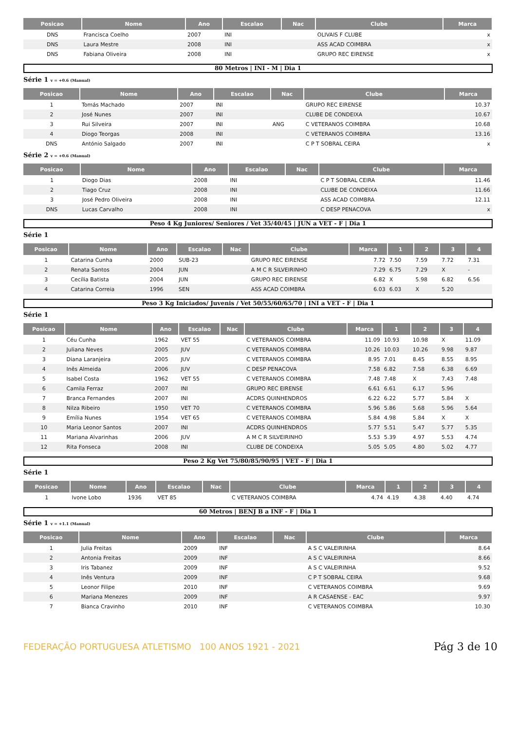| Posicao | Nome | Ano | Escalao | Nac | Clube | Marca |
| --- | --- | --- | --- | --- | --- | --- |
| DNS | Francisca Coelho | 2007 | INI | | OLIVAIS F CLUBE | x |
| DNS | Laura Mestre | 2008 | INI | | ASS ACAD COIMBRA | x |
| DNS | Fabiana Oliveira | 2008 | INI | | GRUPO REC EIRENSE | x |
80 Metros | INI - M | Dia 1
Série 1 v = +0.6 (Manual)
| Posicao | Nome | Ano | Escalao | Nac | Clube | Marca |
| --- | --- | --- | --- | --- | --- | --- |
| 1 | Tomás Machado | 2007 | INI | | GRUPO REC EIRENSE | 10.37 |
| 2 | José Nunes | 2007 | INI | | CLUBE DE CONDEIXA | 10.67 |
| 3 | Rui Silveira | 2007 | INI | ANG | C VETERANOS COIMBRA | 10.68 |
| 4 | Diogo Teorgas | 2008 | INI | | C VETERANOS COIMBRA | 13.16 |
| DNS | António Salgado | 2007 | INI | | C P T SOBRAL CEIRA | x |
Série 2 v = +0.6 (Manual)
| Posicao | Nome | Ano | Escalao | Nac | Clube | Marca |
| --- | --- | --- | --- | --- | --- | --- |
| 1 | Diogo Dias | 2008 | INI | | C P T SOBRAL CEIRA | 11.46 |
| 2 | Tiago Cruz | 2008 | INI | | CLUBE DE CONDEIXA | 11.66 |
| 3 | José Pedro Oliveira | 2008 | INI | | ASS ACAD COIMBRA | 12.11 |
| DNS | Lucas Carvalho | 2008 | INI | | C DESP PENACOVA | x |
Peso 4 Kg Juniores/ Seniores / Vet 35/40/45 | JUN a VET - F | Dia 1
Série 1
| Posicao | Nome | Ano | Escalao | Nac | Clube | Marca | 1 | 2 | 3 | 4 |
| --- | --- | --- | --- | --- | --- | --- | --- | --- | --- | --- |
| 1 | Catarina Cunha | 2000 | SUB-23 | | GRUPO REC EIRENSE | 7.72 | 7.50 | 7.59 | 7.72 | 7.31 |
| 2 | Renata Santos | 2004 | JUN | | A M C R SILVEIRINHO | 7.29 | 6.75 | 7.29 | X | - |
| 3 | Cecília Batista | 2004 | JUN | | GRUPO REC EIRENSE | 6.82 | X | 5.98 | 6.82 | 6.56 |
| 4 | Catarina Correia | 1996 | SEN | | ASS ACAD COIMBRA | 6.03 | 6.03 | X | 5.20 | |
Peso 3 Kg Iniciados/ Juvenis / Vet 50/55/60/65/70 | INI a VET - F | Dia 1
Série 1
| Posicao | Nome | Ano | Escalao | Nac | Clube | Marca | 1 | 2 | 3 | 4 |
| --- | --- | --- | --- | --- | --- | --- | --- | --- | --- | --- |
| 1 | Céu Cunha | 1962 | VET 55 | | C VETERANOS COIMBRA | 11.09 | 10.93 | 10.98 | X | 11.09 |
| 2 | Juliana Neves | 2005 | JUV | | C VETERANOS COIMBRA | 10.26 | 10.03 | 10.26 | 9.98 | 9.87 |
| 3 | Diana Laranjeira | 2005 | JUV | | C VETERANOS COIMBRA | 8.95 | 7.01 | 8.45 | 8.55 | 8.95 |
| 4 | Inês Almeida | 2006 | JUV | | C DESP PENACOVA | 7.58 | 6.82 | 7.58 | 6.38 | 6.69 |
| 5 | Isabel Costa | 1962 | VET 55 | | C VETERANOS COIMBRA | 7.48 | 7.48 | X | 7.43 | 7.48 |
| 6 | Camila Ferraz | 2007 | INI | | GRUPO REC EIRENSE | 6.61 | 6.61 | 6.17 | 5.96 | |
| 7 | Branca Fernandes | 2007 | INI | | ACDRS QUINHENDROS | 6.22 | 6.22 | 5.77 | 5.84 | X |
| 8 | Nilza Ribeiro | 1950 | VET 70 | | C VETERANOS COIMBRA | 5.96 | 5.86 | 5.68 | 5.96 | 5.64 |
| 9 | Emília Nunes | 1954 | VET 65 | | C VETERANOS COIMBRA | 5.84 | 4.98 | 5.84 | X | X |
| 10 | Maria Leonor Santos | 2007 | INI | | ACDRS QUINHENDROS | 5.77 | 5.51 | 5.47 | 5.77 | 5.35 |
| 11 | Mariana Alvarinhas | 2006 | JUV | | A M C R SILVEIRINHO | 5.53 | 5.39 | 4.97 | 5.53 | 4.74 |
| 12 | Rita Fonseca | 2008 | INI | | CLUBE DE CONDEIXA | 5.05 | 5.05 | 4.80 | 5.02 | 4.77 |
Peso 2 Kg Vet 75/80/85/90/95 | VET - F | Dia 1
Série 1
| Posicao | Nome | Ano | Escalao | Nac | Clube | Marca | 1 | 2 | 3 | 4 |
| --- | --- | --- | --- | --- | --- | --- | --- | --- | --- | --- |
| 1 | Ivone Lobo | 1936 | VET 85 | | C VETERANOS COIMBRA | 4.74 | 4.19 | 4.38 | 4.40 | 4.74 |
60 Metros | BENJ B a INF - F | Dia 1
Série 1 v = +1.1 (Manual)
| Posicao | Nome | Ano | Escalao | Nac | Clube | Marca |
| --- | --- | --- | --- | --- | --- | --- |
| 1 | Julia Freitas | 2009 | INF | | A S C VALEIRINHA | 8.64 |
| 2 | Antonia Freitas | 2009 | INF | | A S C VALEIRINHA | 8.66 |
| 3 | Iris Tabanez | 2009 | INF | | A S C VALEIRINHA | 9.52 |
| 4 | Inês Ventura | 2009 | INF | | C P T SOBRAL CEIRA | 9.68 |
| 5 | Leonor Filipe | 2010 | INF | | C VETERANOS COIMBRA | 9.69 |
| 6 | Mariana Menezes | 2009 | INF | | A R CASAENSE - EAC | 9.97 |
| 7 | Bianca Cravinho | 2010 | INF | | C VETERANOS COIMBRA | 10.30 |
FEDERAÇÃO PORTUGUESA ATLETISMO 100 ANOS 1921 - 2021
Pág 3 de 10